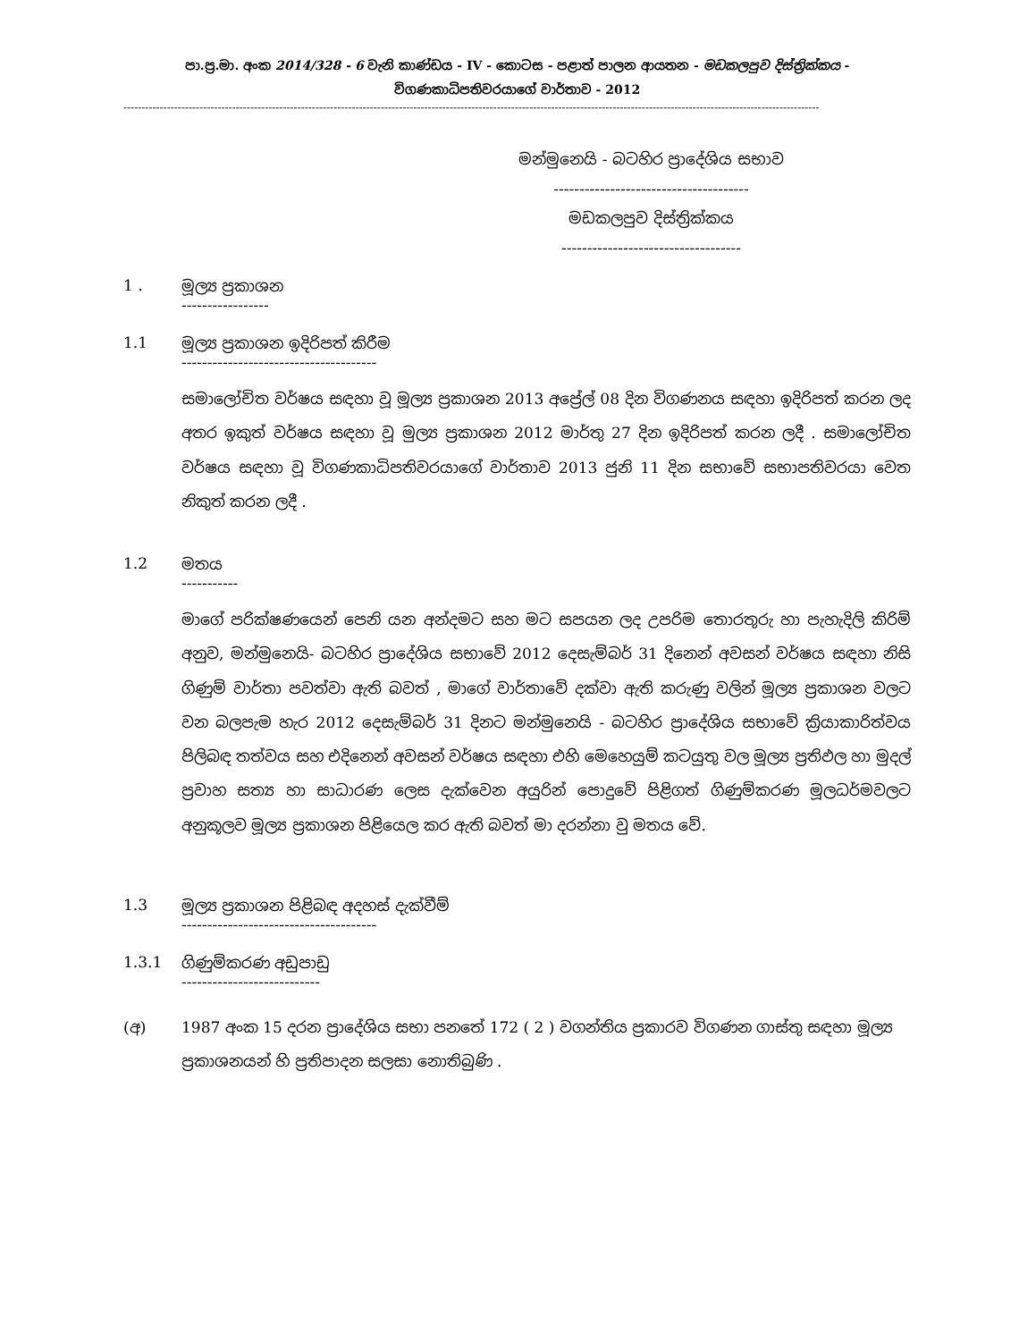පා.ප්‍ර.මා. අංක 2014/328 - 6 වැනි කාණ්ඩය - IV - කොටස - පළාත් පාලන ආයතන - මඩකලපුව දිස්ත්‍රික්කය -
විගණකාධිපතිවරයාගේ වාර්තාව - 2012
------------------------------------------------------------------------------------------------------------------------------------------------------------------------------------------------
මන්මුනෙයි - බටහිර ප්‍රාදේශිය සභාව
--------------------------------------
මඩකලපුව දිස්ත්‍රික්කය
-----------------------------------
1 . මූල්‍ය ප්‍රකාශන
-----------------
1.1 මූල්‍ය ප්‍රකාශන ඉදිරිපත් කිරීම
--------------------------------------
සමාලෝචිත වර්ෂය සඳහා වූ මූල්‍ය ප්‍රකාශන 2013 අප්‍රේල් 08 දින විගණනය සඳහා ඉදිරිපත් කරන ලද අතර ඉකුත් වර්ෂය සඳහා වූ මුල්‍ය ප්‍රකාශන 2012 මාර්තු 27 දින ඉදිරිපත් කරන ලදී . සමාලෝචිත වර්ෂය සඳහා වූ විගණකාධිපතිවරයාගේ වාර්තාව 2013 ජුනි 11 දින සභාවේ සභාපතිවරයා වෙත නිකුත් කරන ලදී .
1.2 මතය
-----------
මාගේ පරික්ෂණයෙන් පෙනි යන අන්දමට සහ මට සපයන ලද උපරිම තොරතුරු හා පැහැදිලි කිරිම් අනුව, මන්මුනෙයි- බටහිර ප්‍රාදේශිය සභාවේ 2012 දෙසැම්බර් 31 දිනෙන් අවසන් වර්ෂය සඳහා නිසි ගිණුම් වාර්තා පවත්වා ඇති බවත් , මාගේ වාර්තාවේ දක්වා ඇති කරුණු වලින් මූල්‍ය ප්‍රකාශන වලට වන බලපැම හැර 2012 දෙසැම්බර් 31 දිනට මන්මුනෙයි - බටහිර ප්‍රාදේශිය සභාවේ ක්‍රියාකාරිත්වය පිලිබඳ තත්වය සහ එදිනෙන් අවසන් වර්ෂය සඳහා එහි මෙහෙයුම් කටයුතු වල මූල්‍ය ප්‍රතිඵල හා මුදල් ප්‍රවාහ සත්‍ය හා සාධාරණ ලෙස දැක්වෙන අයුරින් පොදුවේ පිළිගත් ගිණුම්කරණ මූලධර්මවලට අනුකූලව මූල්‍ය ප්‍රකාශන පිළියෙල කර ඇති බවත් මා දරන්නා වු මතය වේ.
1.3 මූල්‍ය ප්‍රකාශන පිළිබඳ අදහස් දැක්වීම්
--------------------------------------
1.3.1 ගිණුම්කරණ අඩුපාඩු
---------------------------
(අ) 1987 අංක 15 දරන ප්‍රාදේශිය සභා පනතේ 172 ( 2 ) වගන්තිය ප්‍රකාරව විගණන ගාස්තු සඳහා මූල්‍ය ප්‍රකාශනයන් හි ප්‍රතිපාදන සලසා නොතිබුණි .